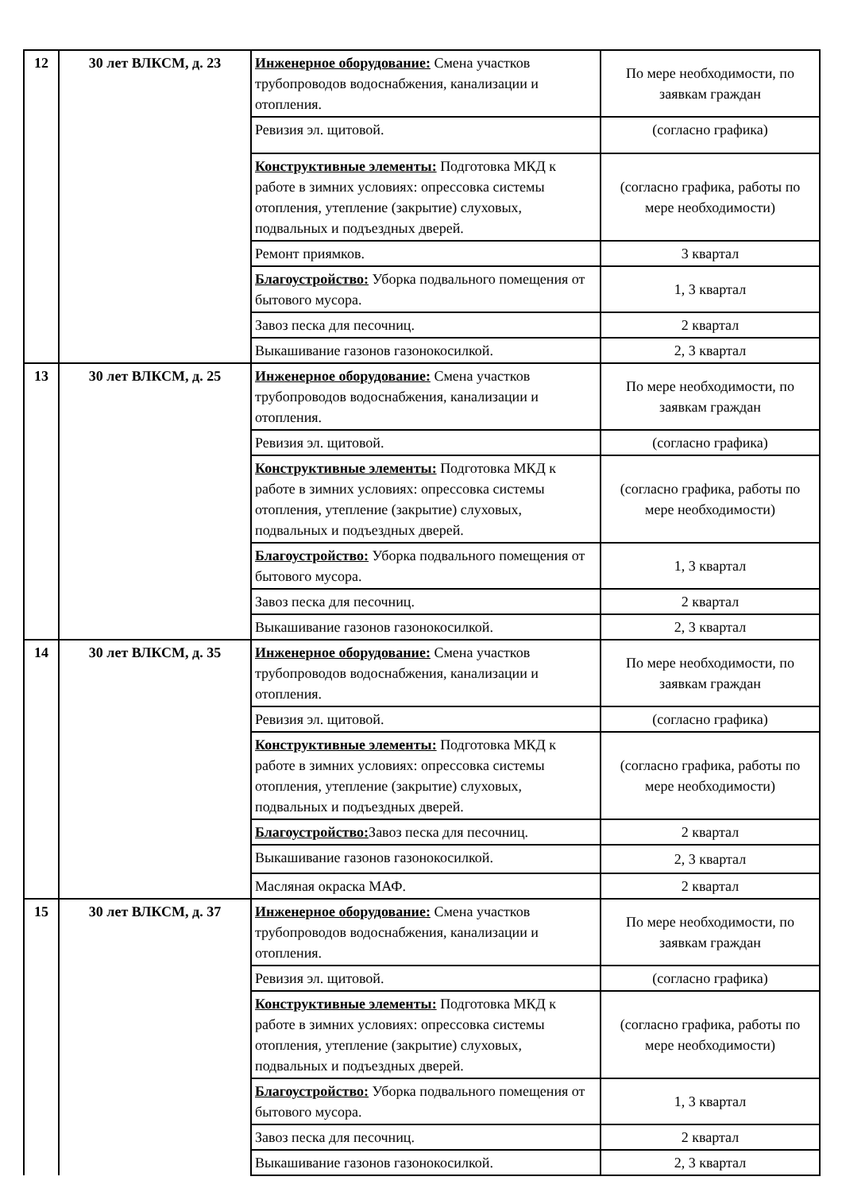| 12 | 30 лет ВЛКСМ, д. 23 | Инженерное оборудование: Смена участков трубопроводов водоснабжения, канализации и отопления. | По мере необходимости, по заявкам граждан |
| | | Ревизия эл. щитовой. | (согласно графика) |
| | | Конструктивные элементы: Подготовка МКД к работе в зимних условиях: опрессовка системы отопления, утепление (закрытие) слуховых, подвальных и подъездных дверей. | (согласно графика, работы по мере необходимости) |
| | | Ремонт приямков. | 3 квартал |
| | | Благоустройство: Уборка подвального помещения от бытового мусора. | 1, 3 квартал |
| | | Завоз песка для песочниц. | 2 квартал |
| | | Выкашивание газонов газонокосилкой. | 2, 3 квартал |
| 13 | 30 лет ВЛКСМ, д. 25 | Инженерное оборудование: Смена участков трубопроводов водоснабжения, канализации и отопления. | По мере необходимости, по заявкам граждан |
| | | Ревизия эл. щитовой. | (согласно графика) |
| | | Конструктивные элементы: Подготовка МКД к работе в зимних условиях: опрессовка системы отопления, утепление (закрытие) слуховых, подвальных и подъездных дверей. | (согласно графика, работы по мере необходимости) |
| | | Благоустройство: Уборка подвального помещения от бытового мусора. | 1, 3 квартал |
| | | Завоз песка для песочниц. | 2 квартал |
| | | Выкашивание газонов газонокосилкой. | 2, 3 квартал |
| 14 | 30 лет ВЛКСМ, д. 35 | Инженерное оборудование: Смена участков трубопроводов водоснабжения, канализации и отопления. | По мере необходимости, по заявкам граждан |
| | | Ревизия эл. щитовой. | (согласно графика) |
| | | Конструктивные элементы: Подготовка МКД к работе в зимних условиях: опрессовка системы отопления, утепление (закрытие) слуховых, подвальных и подъездных дверей. | (согласно графика, работы по мере необходимости) |
| | | Благоустройство: Завоз песка для песочниц. | 2 квартал |
| | | Выкашивание газонов газонокосилкой. | 2, 3 квартал |
| | | Масляная окраска МАФ. | 2 квартал |
| 15 | 30 лет ВЛКСМ, д. 37 | Инженерное оборудование: Смена участков трубопроводов водоснабжения, канализации и отопления. | По мере необходимости, по заявкам граждан |
| | | Ревизия эл. щитовой. | (согласно графика) |
| | | Конструктивные элементы: Подготовка МКД к работе в зимних условиях: опрессовка системы отопления, утепление (закрытие) слуховых, подвальных и подъездных дверей. | (согласно графика, работы по мере необходимости) |
| | | Благоустройство: Уборка подвального помещения от бытового мусора. | 1, 3 квартал |
| | | Завоз песка для песочниц. | 2 квартал |
| | | Выкашивание газонов газонокосилкой. | 2, 3 квартал |